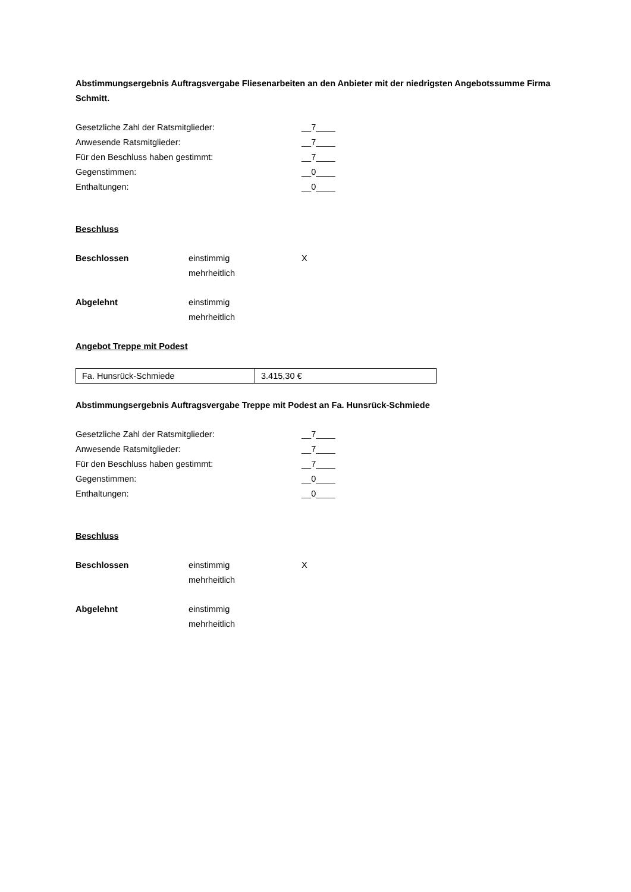Abstimmungsergebnis Auftragsvergabe Fliesenarbeiten an den Anbieter mit der niedrigsten Angebotssumme Firma Schmitt.
Gesetzliche Zahl der Ratsmitglieder: __7____
Anwesende Ratsmitglieder: __7____
Für den Beschluss haben gestimmt: __7____
Gegenstimmen: __0____
Enthaltungen: __0____
Beschluss
Beschlossen einstimmig
mehrheitlich
X
Abgelehnt einstimmig
mehrheitlich
Angebot Treppe mit Podest
| Fa. Hunsrück-Schmiede | 3.415,30 € |
Abstimmungsergebnis Auftragsvergabe Treppe mit Podest an Fa. Hunsrück-Schmiede
Gesetzliche Zahl der Ratsmitglieder: __7____
Anwesende Ratsmitglieder: __7____
Für den Beschluss haben gestimmt: __7____
Gegenstimmen: __0____
Enthaltungen: __0____
Beschluss
Beschlossen einstimmig
mehrheitlich
X
Abgelehnt einstimmig
mehrheitlich